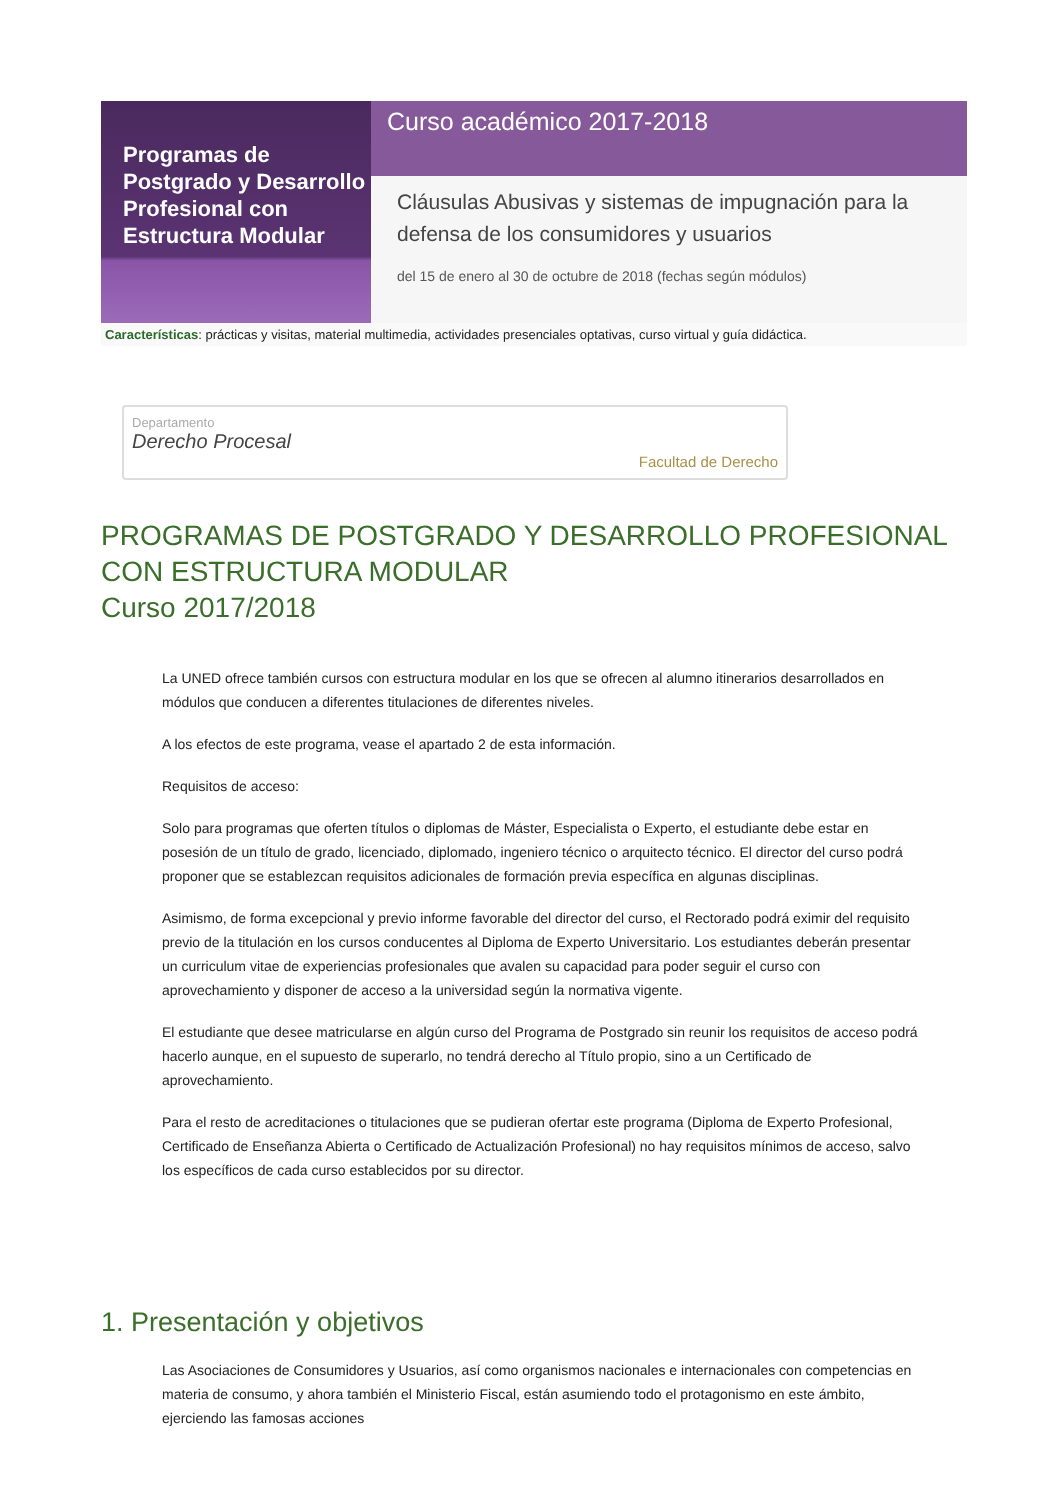Programas de Postgrado y Desarrollo Profesional con Estructura Modular
Curso académico 2017-2018
Cláusulas Abusivas y sistemas de impugnación para la defensa de los consumidores y usuarios
del 15 de enero al 30 de octubre de 2018 (fechas según módulos)
Características: prácticas y visitas, material multimedia, actividades presenciales optativas, curso virtual y guía didáctica.
Departamento
Derecho Procesal
Facultad de Derecho
PROGRAMAS DE POSTGRADO Y DESARROLLO PROFESIONAL CON ESTRUCTURA MODULAR
Curso 2017/2018
La UNED ofrece también cursos con estructura modular en los que se ofrecen al alumno itinerarios desarrollados en módulos que conducen a diferentes titulaciones de diferentes niveles.
A los efectos de este programa, vease el apartado 2 de esta información.
Requisitos de acceso:
Solo para programas que oferten títulos o diplomas de Máster, Especialista o Experto, el estudiante debe estar en posesión de un título de grado, licenciado, diplomado, ingeniero técnico o arquitecto técnico. El director del curso podrá proponer que se establezcan requisitos adicionales de formación previa específica en algunas disciplinas.
Asimismo, de forma excepcional y previo informe favorable del director del curso, el Rectorado podrá eximir del requisito previo de la titulación en los cursos conducentes al Diploma de Experto Universitario. Los estudiantes deberán presentar un curriculum vitae de experiencias profesionales que avalen su capacidad para poder seguir el curso con aprovechamiento y disponer de acceso a la universidad según la normativa vigente.
El estudiante que desee matricularse en algún curso del Programa de Postgrado sin reunir los requisitos de acceso podrá hacerlo aunque, en el supuesto de superarlo, no tendrá derecho al Título propio, sino a un Certificado de aprovechamiento.
Para el resto de acreditaciones o titulaciones que se pudieran ofertar este programa (Diploma de Experto Profesional, Certificado de Enseñanza Abierta o Certificado de Actualización Profesional) no hay requisitos mínimos de acceso, salvo los específicos de cada curso establecidos por su director.
1. Presentación y objetivos
Las Asociaciones de Consumidores y Usuarios, así como organismos nacionales e internacionales con competencias en materia de consumo, y ahora también el Ministerio Fiscal, están asumiendo todo el protagonismo en este ámbito, ejerciendo las famosas acciones